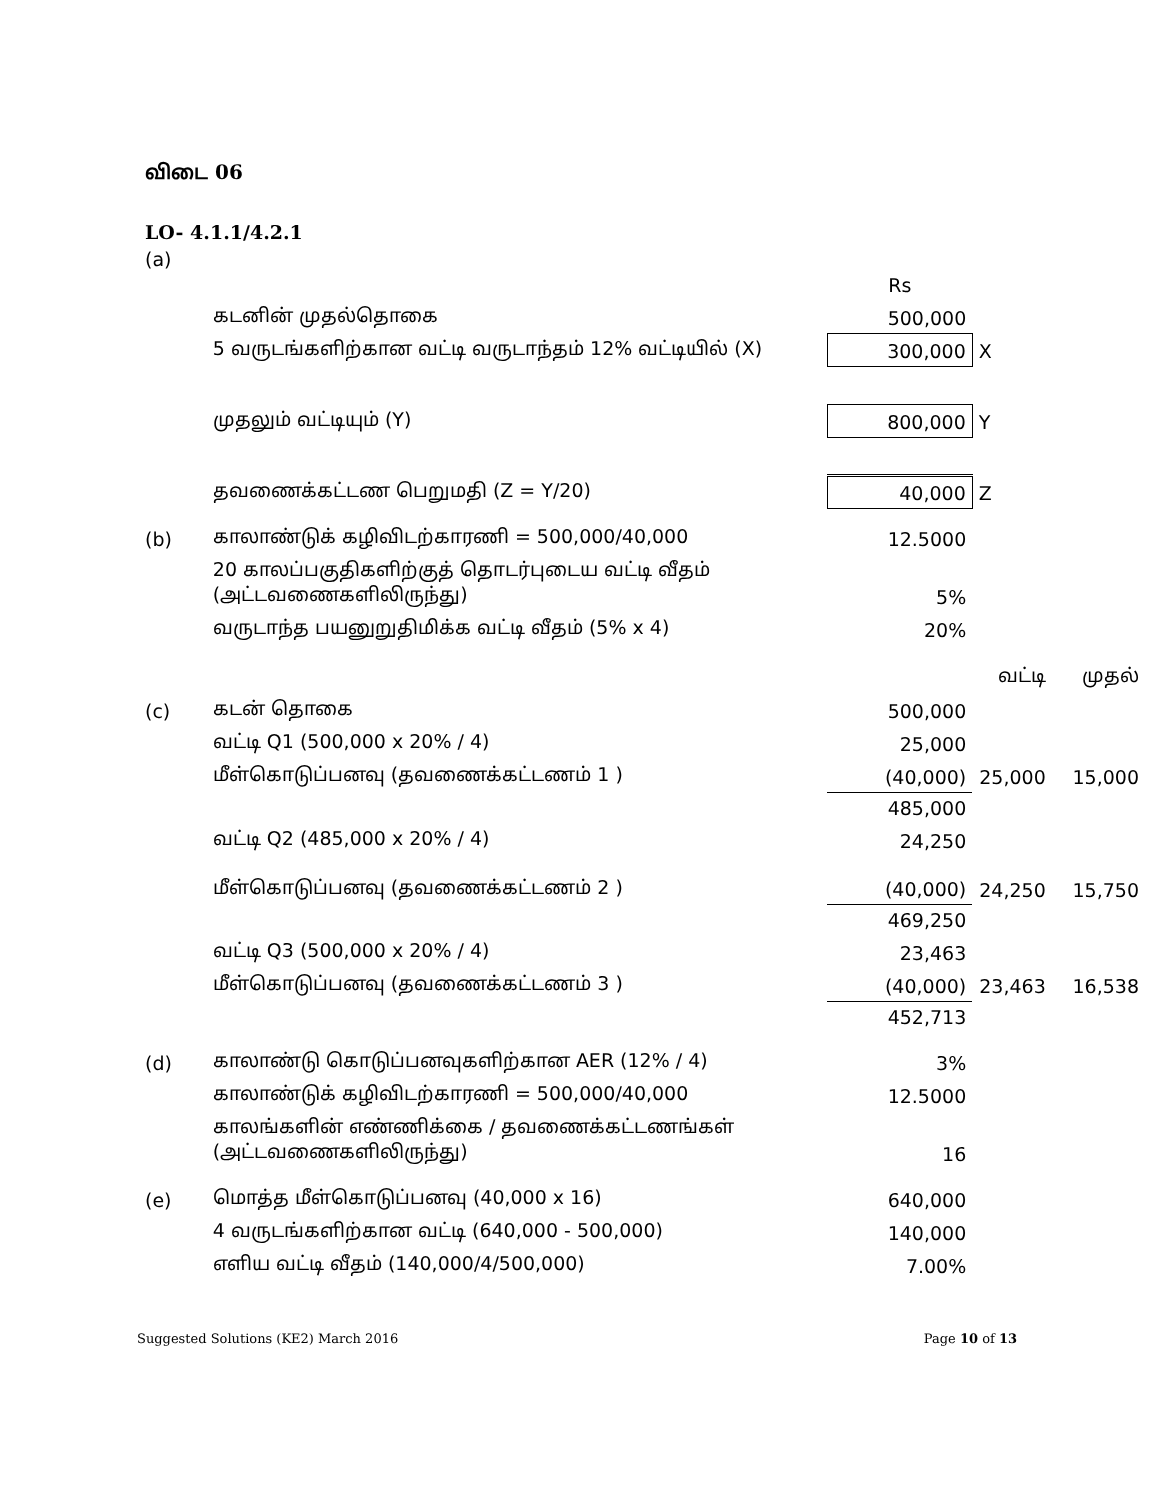விடை 06
LO- 4.1.1/4.2.1
(a)
| | | Rs | | |
| | கடனின் முதல்தொகை | 500,000 | | |
| | 5 வருடங்களிற்கான வட்டி வருடாந்தம் 12% வட்டியில் (X) | 300,000 | X | |
| | முதலும் வட்டியும் (Y) | 800,000 | Y | |
| | தவணைக்கட்டண பெறுமதி (Z = Y/20) | 40,000 | Z | |
| (b) | காலாண்டுக் கழிவிடற்காரணி = 500,000/40,000 | 12.5000 | | |
| | 20 காலப்பகுதிகளிற்குத் தொடர்புடைய வட்டி வீதம் (அட்டவணைகளிலிருந்து) | 5% | | |
| | வருடாந்த பயனுறுதிமிக்க வட்டி வீதம் (5% x 4) | 20% | | |
| | | | வட்டி | முதல் |
| (c) | கடன் தொகை | 500,000 | | |
| | வட்டி Q1 (500,000 x 20% / 4) | 25,000 | | |
| | மீள்கொடுப்பனவு (தவணைக்கட்டணம் 1 ) | (40,000) | 25,000 | 15,000 |
| | | 485,000 | | |
| | வட்டி Q2 (485,000 x 20% / 4) | 24,250 | | |
| | மீள்கொடுப்பனவு (தவணைக்கட்டணம் 2 ) | (40,000) | 24,250 | 15,750 |
| | | 469,250 | | |
| | வட்டி Q3 (500,000 x 20% / 4) | 23,463 | | |
| | மீள்கொடுப்பனவு (தவணைக்கட்டணம் 3 ) | (40,000) | 23,463 | 16,538 |
| | | 452,713 | | |
| (d) | காலாண்டு கொடுப்பனவுகளிற்கான AER (12% / 4) | 3% | | |
| | காலாண்டுக் கழிவிடற்காரணி = 500,000/40,000 | 12.5000 | | |
| | காலங்களின் எண்ணிக்கை / தவணைக்கட்டணங்கள் (அட்டவணைகளிலிருந்து) | 16 | | |
| (e) | மொத்த மீள்கொடுப்பனவு (40,000 x 16) | 640,000 | | |
| | 4 வருடங்களிற்கான வட்டி (640,000 - 500,000) | 140,000 | | |
| | எளிய வட்டி வீதம் (140,000/4/500,000) | 7.00% | | |
Suggested Solutions (KE2) March 2016 Page 10 of 13